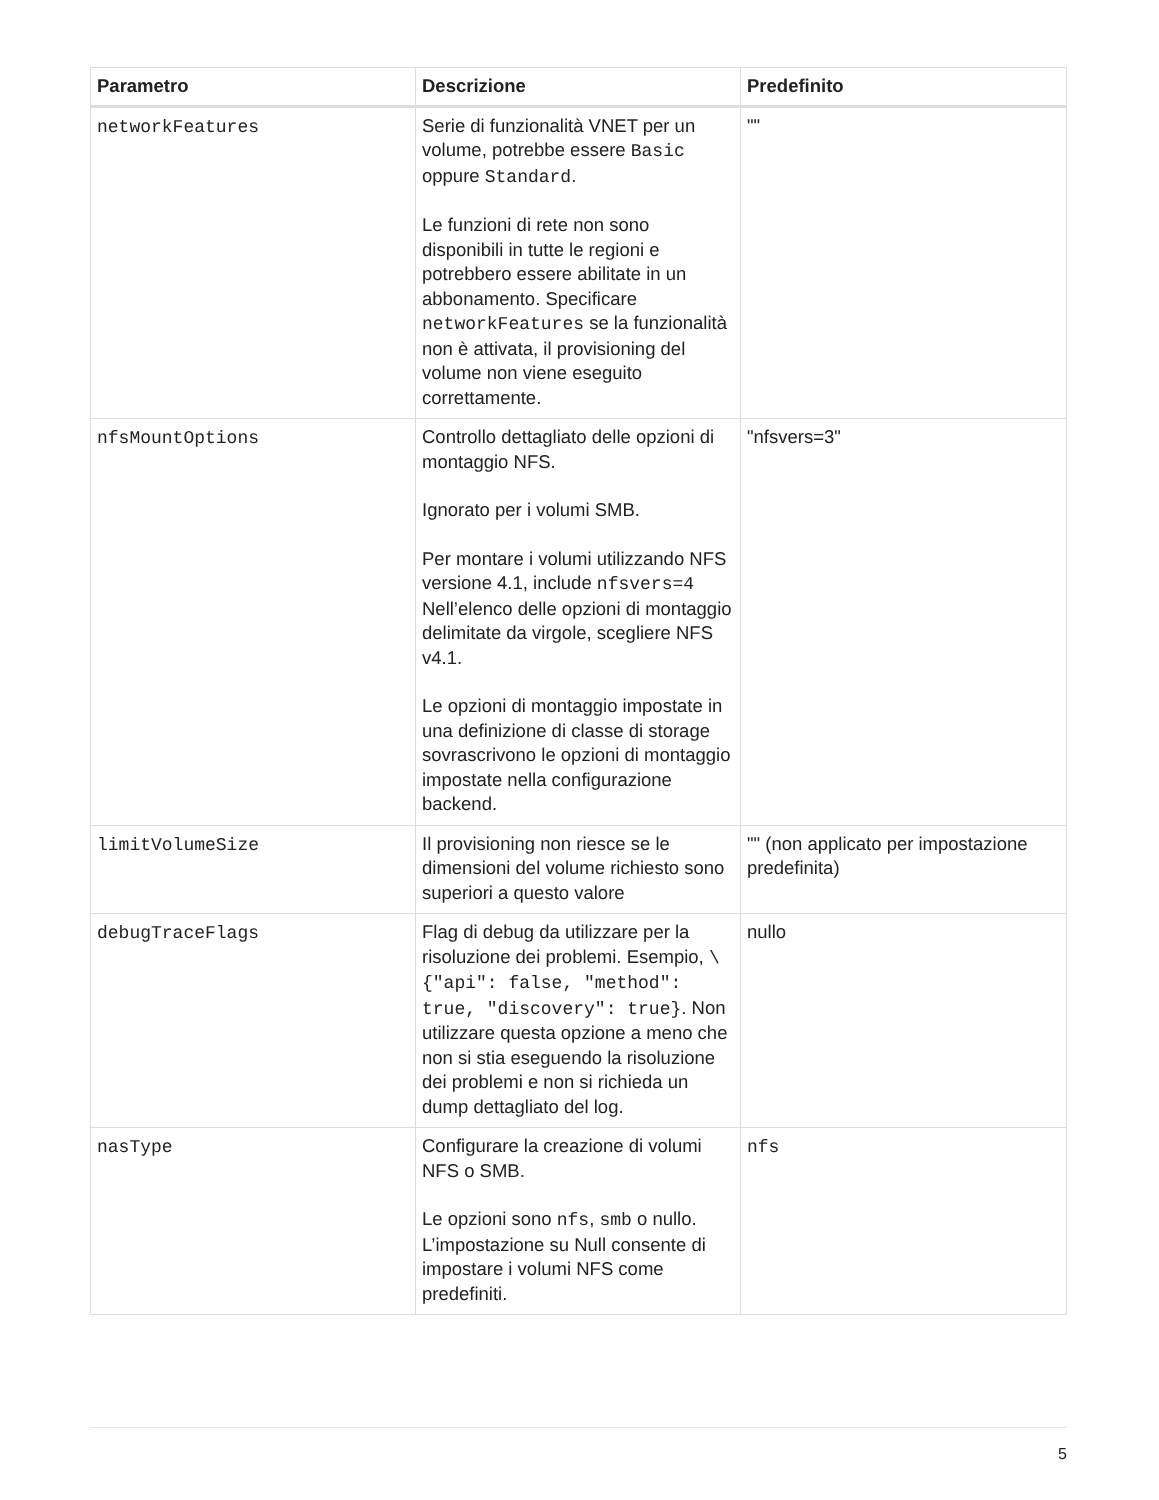| Parametro | Descrizione | Predefinito |
| --- | --- | --- |
| networkFeatures | Serie di funzionalità VNET per un volume, potrebbe essere Basic oppure Standard . Le funzioni di rete non sono disponibili in tutte le regioni e potrebbero essere abilitate in un abbonamento. Specificare networkFeatures se la funzionalità non è attivata, il provisioning del volume non viene eseguito correttamente. | "" |
| nfsMountOptions | Controllo dettagliato delle opzioni di montaggio NFS. Ignorato per i volumi SMB. Per montare i volumi utilizzando NFS versione 4.1, include nfsvers=4 Nell’elenco delle opzioni di montaggio delimitate da virgole, scegliere NFS v4.1. Le opzioni di montaggio impostate in una definizione di classe di storage sovrascrivono le opzioni di montaggio impostate nella configurazione backend. | "nfsvers=3" |
| limitVolumeSize | Il provisioning non riesce se le dimensioni del volume richiesto sono superiori a questo valore | "" (non applicato per impostazione predefinita) |
| debugTraceFlags | Flag di debug da utilizzare per la risoluzione dei problemi. Esempio, \{"api": false, "method": true, "discovery": true} . Non utilizzare questa opzione a meno che non si stia eseguendo la risoluzione dei problemi e non si richieda un dump dettagliato del log. | nullo |
| nasType | Configurare la creazione di volumi NFS o SMB. Le opzioni sono nfs , smb o nullo. L’impostazione su Null consente di impostare i volumi NFS come predefiniti. | nfs |
5